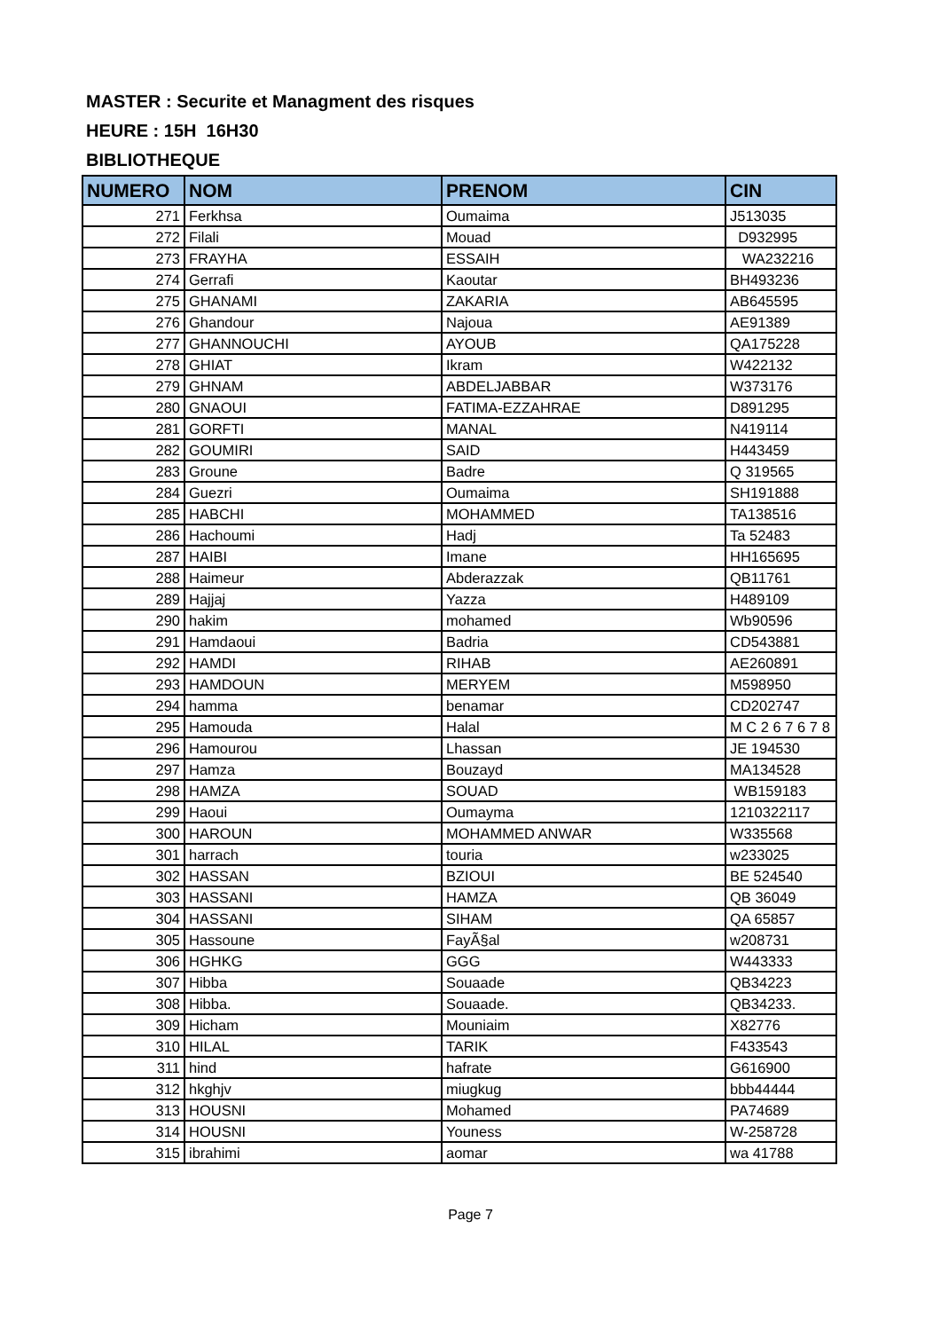MASTER : Securite et Managment des risques
HEURE : 15H 16H30
BIBLIOTHEQUE
| NUMERO | NOM | PRENOM | CIN |
| --- | --- | --- | --- |
| 271 | Ferkhsa | Oumaima | J513035 |
| 272 | Filali | Mouad | D932995 |
| 273 | FRAYHA | ESSAIH | WA232216 |
| 274 | Gerrafi | Kaoutar | BH493236 |
| 275 | GHANAMI | ZAKARIA | AB645595 |
| 276 | Ghandour | Najoua | AE91389 |
| 277 | GHANNOUCHI | AYOUB | QA175228 |
| 278 | GHIAT | Ikram | W422132 |
| 279 | GHNAM | ABDELJABBAR | W373176 |
| 280 | GNAOUI | FATIMA-EZZAHRAE | D891295 |
| 281 | GORFTI | MANAL | N419114 |
| 282 | GOUMIRI | SAID | H443459 |
| 283 | Groune | Badre | Q 319565 |
| 284 | Guezri | Oumaima | SH191888 |
| 285 | HABCHI | MOHAMMED | TA138516 |
| 286 | Hachoumi | Hadj | Ta 52483 |
| 287 | HAIBI | Imane | HH165695 |
| 288 | Haimeur | Abderazzak | QB11761 |
| 289 | Hajjaj | Yazza | H489109 |
| 290 | hakim | mohamed | Wb90596 |
| 291 | Hamdaoui | Badria | CD543881 |
| 292 | HAMDI | RIHAB | AE260891 |
| 293 | HAMDOUN | MERYEM | M598950 |
| 294 | hamma | benamar | CD202747 |
| 295 | Hamouda | Halal | M C 2 6 7 6 7 8 |
| 296 | Hamourou | Lhassan | JE 194530 |
| 297 | Hamza | Bouzayd | MA134528 |
| 298 | HAMZA | SOUAD | WB159183 |
| 299 | Haoui | Oumayma | 1210322117 |
| 300 | HAROUN | MOHAMMED ANWAR | W335568 |
| 301 | harrach | touria | w233025 |
| 302 | HASSAN | BZIOUI | BE 524540 |
| 303 | HASSANI | HAMZA | QB 36049 |
| 304 | HASSANI | SIHAM | QA 65857 |
| 305 | Hassoune | FayÃ§al | w208731 |
| 306 | HGHKG | GGG | W443333 |
| 307 | Hibba | Souaade | QB34223 |
| 308 | Hibba. | Souaade. | QB34233. |
| 309 | Hicham | Mouniaim | X82776 |
| 310 | HILAL | TARIK | F433543 |
| 311 | hind | hafrate | G616900 |
| 312 | hkghjv | miugkug | bbb44444 |
| 313 | HOUSNI | Mohamed | PA74689 |
| 314 | HOUSNI | Youness | W-258728 |
| 315 | ibrahimi | aomar | wa 41788 |
Page 7